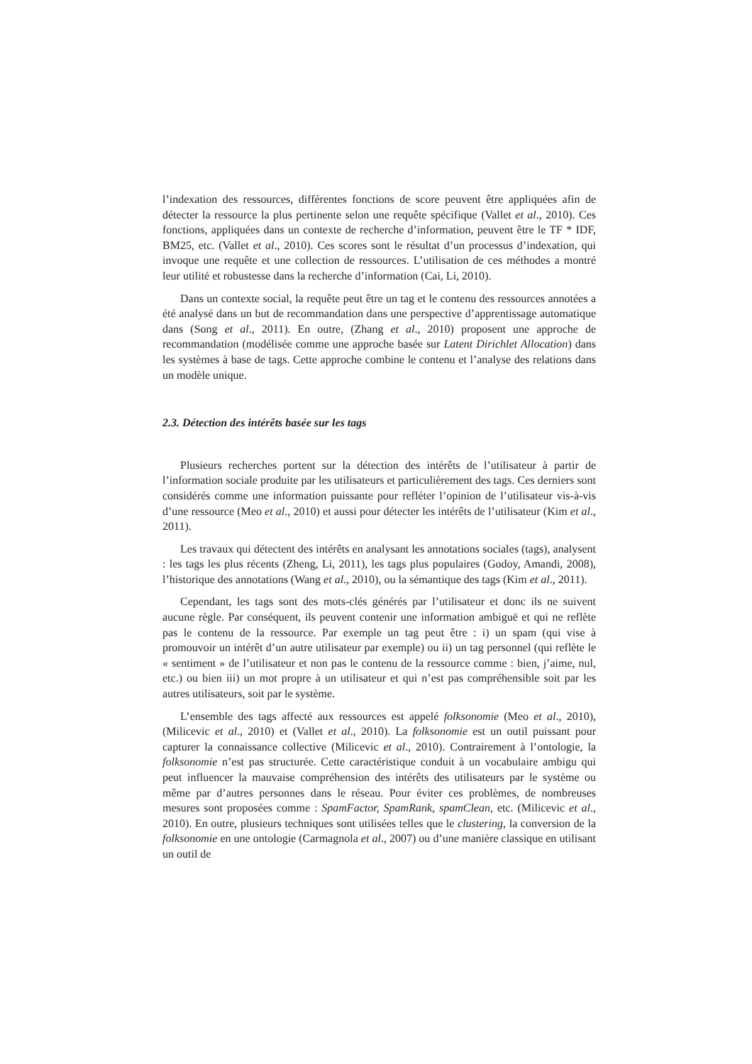l’indexation des ressources, différentes fonctions de score peuvent être appliquées afin de détecter la ressource la plus pertinente selon une requête spécifique (Vallet et al., 2010). Ces fonctions, appliquées dans un contexte de recherche d’information, peuvent être le TF * IDF, BM25, etc. (Vallet et al., 2010). Ces scores sont le résultat d’un processus d’indexation, qui invoque une requête et une collection de ressources. L’utilisation de ces méthodes a montré leur utilité et robustesse dans la recherche d’information (Cai, Li, 2010).
Dans un contexte social, la requête peut être un tag et le contenu des ressources annotées a été analysé dans un but de recommandation dans une perspective d’apprentissage automatique dans (Song et al., 2011). En outre, (Zhang et al., 2010) proposent une approche de recommandation (modélisée comme une approche basée sur Latent Dirichlet Allocation) dans les systèmes à base de tags. Cette approche combine le contenu et l’analyse des relations dans un modèle unique.
2.3. Détection des intérêts basée sur les tags
Plusieurs recherches portent sur la détection des intérêts de l’utilisateur à partir de l’information sociale produite par les utilisateurs et particulièrement des tags. Ces derniers sont considérés comme une information puissante pour refléter l’opinion de l’utilisateur vis-à-vis d’une ressource (Meo et al., 2010) et aussi pour détecter les intérêts de l’utilisateur (Kim et al., 2011).
Les travaux qui détectent des intérêts en analysant les annotations sociales (tags), analysent : les tags les plus récents (Zheng, Li, 2011), les tags plus populaires (Godoy, Amandi, 2008), l’historique des annotations (Wang et al., 2010), ou la sémantique des tags (Kim et al., 2011).
Cependant, les tags sont des mots-clés générés par l’utilisateur et donc ils ne suivent aucune règle. Par conséquent, ils peuvent contenir une information ambiguë et qui ne reflète pas le contenu de la ressource. Par exemple un tag peut être : i) un spam (qui vise à promouvoir un intérêt d’un autre utilisateur par exemple) ou ii) un tag personnel (qui reflète le « sentiment » de l’utilisateur et non pas le contenu de la ressource comme : bien, j’aime, nul, etc.) ou bien iii) un mot propre à un utilisateur et qui n’est pas compréhensible soit par les autres utilisateurs, soit par le système.
L’ensemble des tags affecté aux ressources est appelé folksonomie (Meo et al., 2010), (Milicevic et al., 2010) et (Vallet et al., 2010). La folksonomie est un outil puissant pour capturer la connaissance collective (Milicevic et al., 2010). Contrairement à l’ontologie, la folksonomie n’est pas structurée. Cette caractéristique conduit à un vocabulaire ambigu qui peut influencer la mauvaise compréhension des intérêts des utilisateurs par le système ou même par d’autres personnes dans le réseau. Pour éviter ces problèmes, de nombreuses mesures sont proposées comme : SpamFactor, SpamRank, spamClean, etc. (Milicevic et al., 2010). En outre, plusieurs techniques sont utilisées telles que le clustering, la conversion de la folksonomie en une ontologie (Carmagnola et al., 2007) ou d’une manière classique en utilisant un outil de